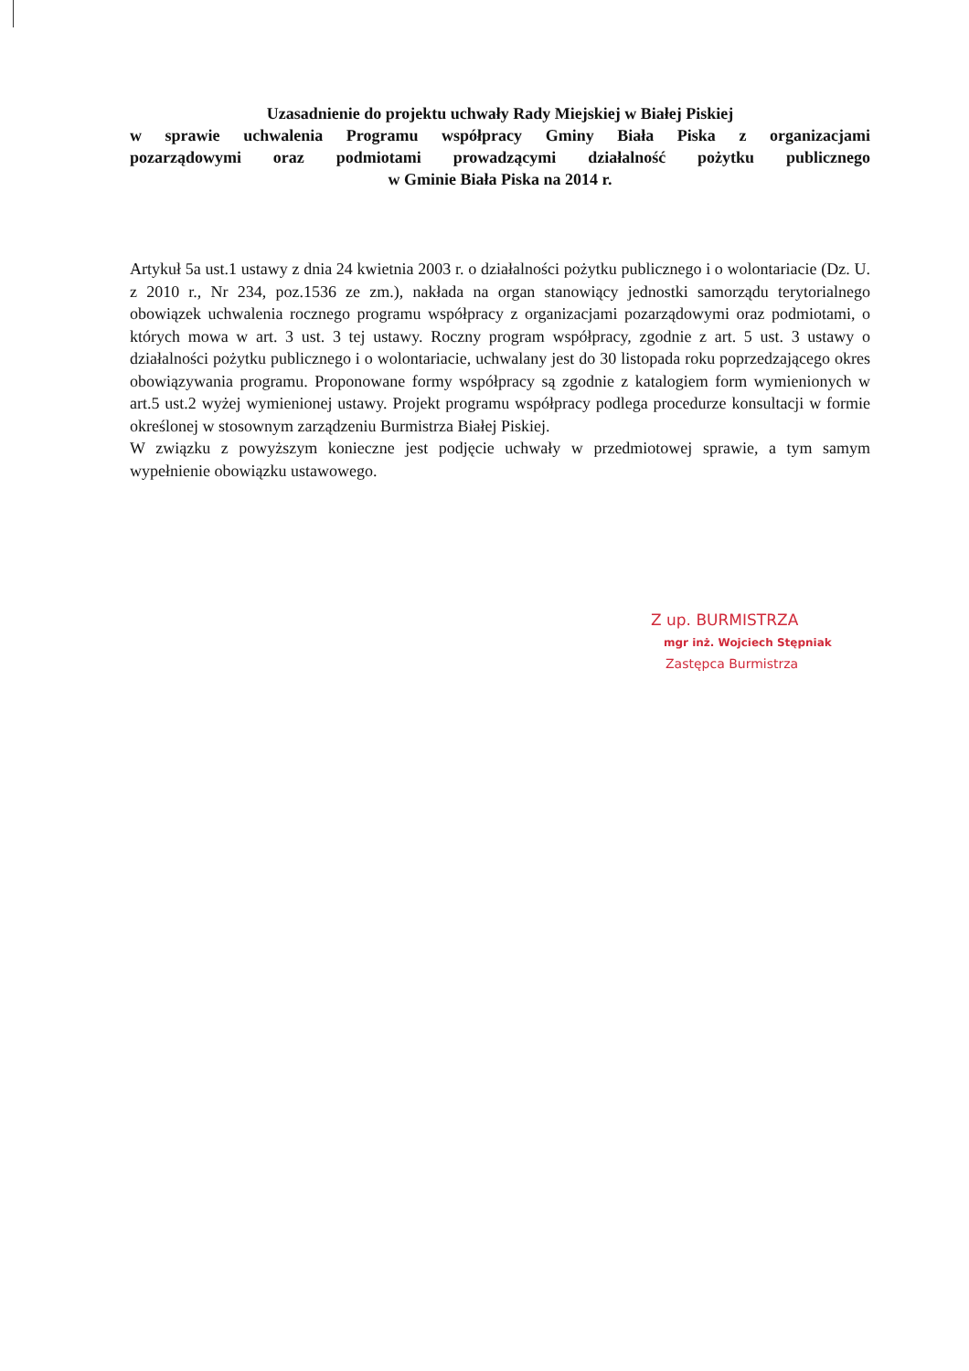Uzasadnienie do projektu uchwały Rady Miejskiej w Białej Piskiej
w sprawie uchwalenia Programu współpracy Gminy Biała Piska z organizacjami
pozarządowymi oraz podmiotami prowadzącymi działalność pożytku publicznego
w Gminie Biała Piska na 2014 r.
Artykuł 5a ust.1 ustawy z dnia 24 kwietnia 2003 r. o działalności pożytku publicznego i o wolontariacie (Dz. U. z 2010 r., Nr 234, poz.1536 ze zm.), nakłada na organ stanowiący jednostki samorządu terytorialnego obowiązek uchwalenia rocznego programu współpracy z organizacjami pozarządowymi oraz podmiotami, o których mowa w art. 3 ust. 3 tej ustawy. Roczny program współpracy, zgodnie z art. 5 ust. 3 ustawy o działalności pożytku publicznego i o wolontariacie, uchwalany jest do 30 listopada roku poprzedzającego okres obowiązywania programu. Proponowane formy współpracy są zgodnie z katalogiem form wymienionych w art.5 ust.2 wyżej wymienionej ustawy. Projekt programu współpracy podlega procedurze konsultacji w formie określonej w stosownym zarządzeniu Burmistrza Białej Piskiej.
W związku z powyższym konieczne jest podjęcie uchwały w przedmiotowej sprawie, a tym samym wypełnienie obowiązku ustawowego.
Z up. BURMISTRZA
mgr inż. Wojciech Stępniak
Zastępca Burmistrza